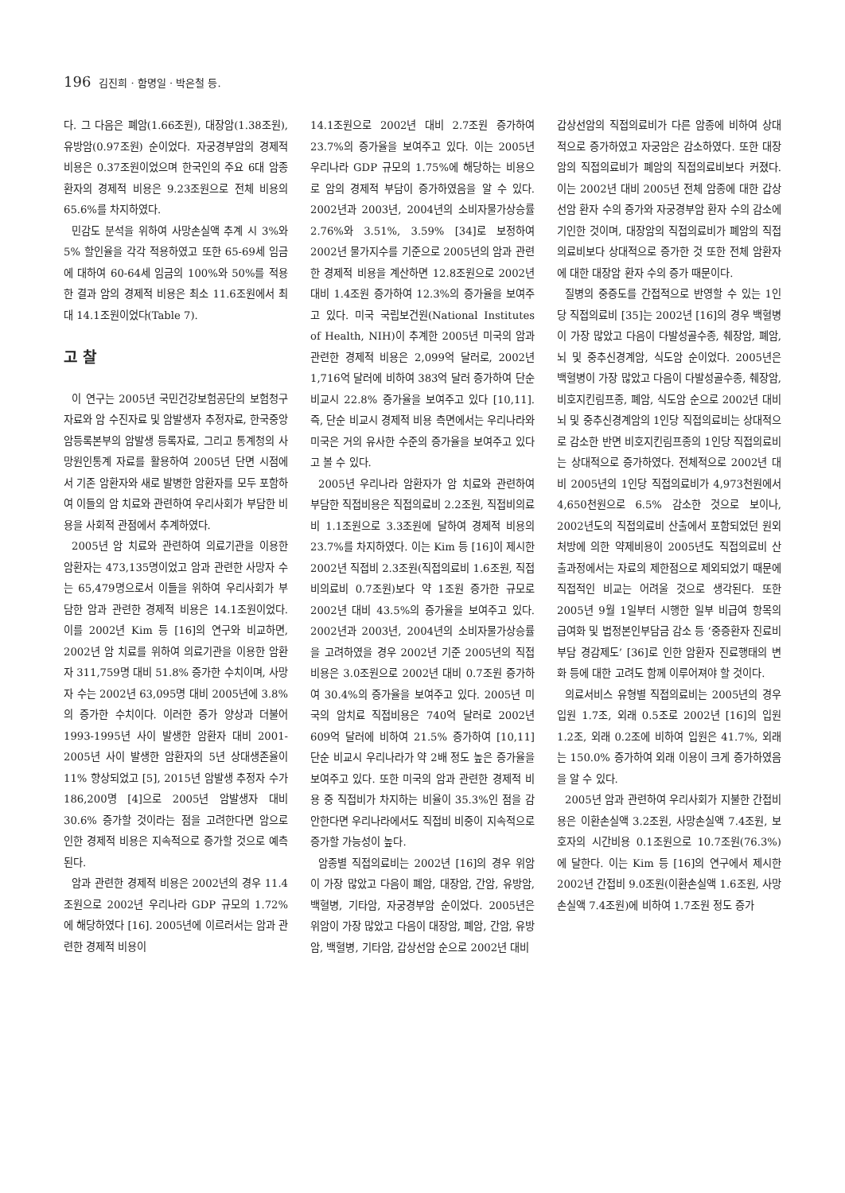196 김진희 · 함명일 · 박은철 등.
다. 그 다음은 폐암(1.66조원), 대장암(1.38조원), 유방암(0.97조원) 순이었다. 자궁경부암의 경제적 비용은 0.37조원이었으며 한국인의 주요 6대 암종 환자의 경제적 비용은 9.23조원으로 전체 비용의 65.6%를 차지하였다.
민감도 분석을 위하여 사망손실액 추계 시 3%와 5% 할인율을 각각 적용하였고 또한 65-69세 임금에 대하여 60-64세 임금의 100%와 50%를 적용한 결과 암의 경제적 비용은 최소 11.6조원에서 최대 14.1조원이었다(Table 7).
고 찰
이 연구는 2005년 국민건강보험공단의 보험청구자료와 암 수진자료 및 암발생자 추정자료, 한국중앙암등록본부의 암발생 등록자료, 그리고 통계청의 사망원인통계 자료를 활용하여 2005년 단면 시점에서 기존 암환자와 새로 발병한 암환자를 모두 포함하여 이들의 암 치료와 관련하여 우리사회가 부담한 비용을 사회적 관점에서 추계하였다.
2005년 암 치료와 관련하여 의료기관을 이용한 암환자는 473,135명이었고 암과 관련한 사망자 수는 65,479명으로서 이들을 위하여 우리사회가 부담한 암과 관련한 경제적 비용은 14.1조원이었다. 이를 2002년 Kim 등 [16]의 연구와 비교하면, 2002년 암 치료를 위하여 의료기관을 이용한 암환자 311,759명 대비 51.8% 증가한 수치이며, 사망자 수는 2002년 63,095명 대비 2005년에 3.8%의 증가한 수치이다. 이러한 증가 양상과 더불어 1993-1995년 사이 발생한 암환자 대비 2001-2005년 사이 발생한 암환자의 5년 상대생존율이 11% 향상되었고 [5], 2015년 암발생 추정자 수가 186,200명 [4]으로 2005년 암발생자 대비 30.6% 증가할 것이라는 점을 고려한다면 암으로 인한 경제적 비용은 지속적으로 증가할 것으로 예측된다.
암과 관련한 경제적 비용은 2002년의 경우 11.4조원으로 2002년 우리나라 GDP 규모의 1.72%에 해당하였다 [16]. 2005년에 이르러서는 암과 관련한 경제적 비용이
14.1조원으로 2002년 대비 2.7조원 증가하여 23.7%의 증가율을 보여주고 있다. 이는 2005년 우리나라 GDP 규모의 1.75%에 해당하는 비용으로 암의 경제적 부담이 증가하였음을 알 수 있다. 2002년과 2003년, 2004년의 소비자물가상승률 2.76%와 3.51%, 3.59% [34]로 보정하여 2002년 물가지수를 기준으로 2005년의 암과 관련한 경제적 비용을 계산하면 12.8조원으로 2002년 대비 1.4조원 증가하여 12.3%의 증가율을 보여주고 있다. 미국 국립보건원(National Institutes of Health, NIH)이 추계한 2005년 미국의 암과 관련한 경제적 비용은 2,099억 달러로, 2002년 1,716억 달러에 비하여 383억 달러 증가하여 단순 비교시 22.8% 증가율을 보여주고 있다 [10,11]. 즉, 단순 비교시 경제적 비용 측면에서는 우리나라와 미국은 거의 유사한 수준의 증가율을 보여주고 있다고 볼 수 있다.
2005년 우리나라 암환자가 암 치료와 관련하여 부담한 직접비용은 직접의료비 2.2조원, 직접비의료비 1.1조원으로 3.3조원에 달하여 경제적 비용의 23.7%를 차지하였다. 이는 Kim 등 [16]이 제시한 2002년 직접비 2.3조원(직접의료비 1.6조원, 직접비의료비 0.7조원)보다 약 1조원 증가한 규모로 2002년 대비 43.5%의 증가율을 보여주고 있다. 2002년과 2003년, 2004년의 소비자물가상승률을 고려하였을 경우 2002년 기준 2005년의 직접비용은 3.0조원으로 2002년 대비 0.7조원 증가하여 30.4%의 증가율을 보여주고 있다. 2005년 미국의 암치료 직접비용은 740억 달러로 2002년 609억 달러에 비하여 21.5% 증가하여 [10,11] 단순 비교시 우리나라가 약 2배 정도 높은 증가율을 보여주고 있다. 또한 미국의 암과 관련한 경제적 비용 중 직접비가 차지하는 비율이 35.3%인 점을 감안한다면 우리나라에서도 직접비 비중이 지속적으로 증가할 가능성이 높다.
암종별 직접의료비는 2002년 [16]의 경우 위암이 가장 많았고 다음이 폐암, 대장암, 간암, 유방암, 백혈병, 기타암, 자궁경부암 순이었다. 2005년은 위암이 가장 많았고 다음이 대장암, 폐암, 간암, 유방암, 백혈병, 기타암, 갑상선암 순으로 2002년 대비
갑상선암의 직접의료비가 다른 암종에 비하여 상대적으로 증가하였고 자궁암은 감소하였다. 또한 대장암의 직접의료비가 폐암의 직접의료비보다 커졌다. 이는 2002년 대비 2005년 전체 암종에 대한 갑상선암 환자 수의 증가와 자궁경부암 환자 수의 감소에 기인한 것이며, 대장암의 직접의료비가 폐암의 직접의료비보다 상대적으로 증가한 것 또한 전체 암환자에 대한 대장암 환자 수의 증가 때문이다.
질병의 중증도를 간접적으로 반영할 수 있는 1인당 직접의료비 [35]는 2002년 [16]의 경우 백혈병이 가장 많았고 다음이 다발성골수종, 췌장암, 폐암, 뇌 및 중추신경계암, 식도암 순이었다. 2005년은 백혈병이 가장 많았고 다음이 다발성골수종, 췌장암, 비호지킨림프종, 폐암, 식도암 순으로 2002년 대비 뇌 및 중추신경계암의 1인당 직접의료비는 상대적으로 감소한 반면 비호지킨림프종의 1인당 직접의료비는 상대적으로 증가하였다. 전체적으로 2002년 대비 2005년의 1인당 직접의료비가 4,973천원에서 4,650천원으로 6.5% 감소한 것으로 보이나, 2002년도의 직접의료비 산출에서 포함되었던 원외처방에 의한 약제비용이 2005년도 직접의료비 산출과정에서는 자료의 제한점으로 제외되었기 때문에 직접적인 비교는 어려울 것으로 생각된다. 또한 2005년 9월 1일부터 시행한 일부 비급여 항목의 급여화 및 법정본인부담금 감소 등 ‘중증환자 진료비 부담 경감제도’ [36]로 인한 암환자 진료행태의 변화 등에 대한 고려도 함께 이루어져야 할 것이다.
의료서비스 유형별 직접의료비는 2005년의 경우 입원 1.7조, 외래 0.5조로 2002년 [16]의 입원 1.2조, 외래 0.2조에 비하여 입원은 41.7%, 외래는 150.0% 증가하여 외래 이용이 크게 증가하였음을 알 수 있다.
2005년 암과 관련하여 우리사회가 지불한 간접비용은 이환손실액 3.2조원, 사망손실액 7.4조원, 보호자의 시간비용 0.1조원으로 10.7조원(76.3%)에 달한다. 이는 Kim 등 [16]의 연구에서 제시한 2002년 간접비 9.0조원(이환손실액 1.6조원, 사망손실액 7.4조원)에 비하여 1.7조원 정도 증가